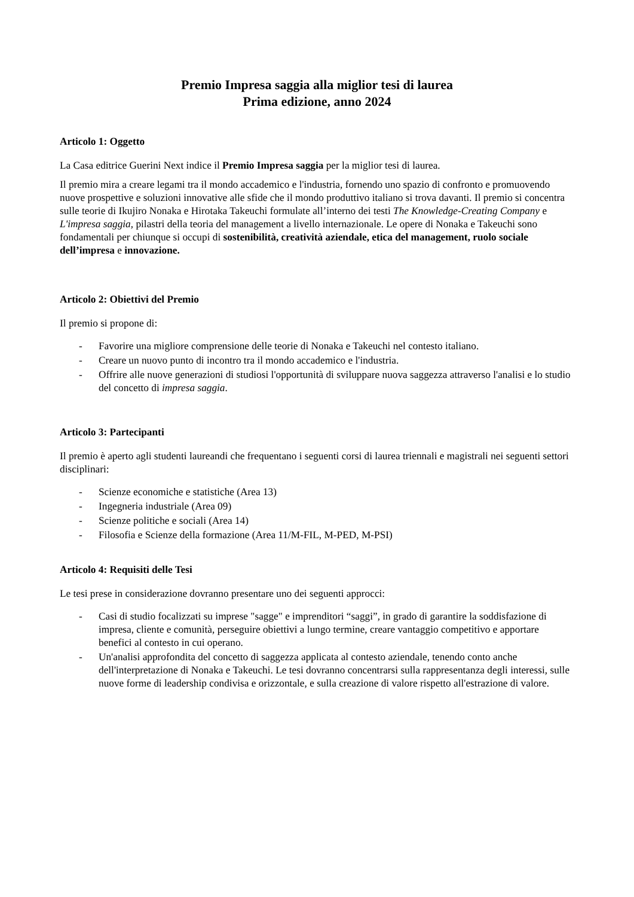Premio Impresa saggia alla miglior tesi di laurea
Prima edizione, anno 2024
Articolo 1: Oggetto
La Casa editrice Guerini Next indice il Premio Impresa saggia per la miglior tesi di laurea.
Il premio mira a creare legami tra il mondo accademico e l'industria, fornendo uno spazio di confronto e promuovendo nuove prospettive e soluzioni innovative alle sfide che il mondo produttivo italiano si trova davanti. Il premio si concentra sulle teorie di Ikujiro Nonaka e Hirotaka Takeuchi formulate all’interno dei testi The Knowledge-Creating Company e L'impresa saggia, pilastri della teoria del management a livello internazionale. Le opere di Nonaka e Takeuchi sono fondamentali per chiunque si occupi di sostenibilità, creatività aziendale, etica del management, ruolo sociale dell’impresa e innovazione.
Articolo 2: Obiettivi del Premio
Il premio si propone di:
- Favorire una migliore comprensione delle teorie di Nonaka e Takeuchi nel contesto italiano.
- Creare un nuovo punto di incontro tra il mondo accademico e l'industria.
- Offrire alle nuove generazioni di studiosi l'opportunità di sviluppare nuova saggezza attraverso l'analisi e lo studio del concetto di impresa saggia.
Articolo 3: Partecipanti
Il premio è aperto agli studenti laureandi che frequentano i seguenti corsi di laurea triennali e magistrali nei seguenti settori disciplinari:
- Scienze economiche e statistiche (Area 13)
- Ingegneria industriale (Area 09)
- Scienze politiche e sociali (Area 14)
- Filosofia e Scienze della formazione (Area 11/M-FIL, M-PED, M-PSI)
Articolo 4: Requisiti delle Tesi
Le tesi prese in considerazione dovranno presentare uno dei seguenti approcci:
- Casi di studio focalizzati su imprese "sagge" e imprenditori “saggi”, in grado di garantire la soddisfazione di impresa, cliente e comunità, perseguire obiettivi a lungo termine, creare vantaggio competitivo e apportare benefici al contesto in cui operano.
- Un'analisi approfondita del concetto di saggezza applicata al contesto aziendale, tenendo conto anche dell'interpretazione di Nonaka e Takeuchi. Le tesi dovranno concentrarsi sulla rappresentanza degli interessi, sulle nuove forme di leadership condivisa e orizzontale, e sulla creazione di valore rispetto all'estrazione di valore.